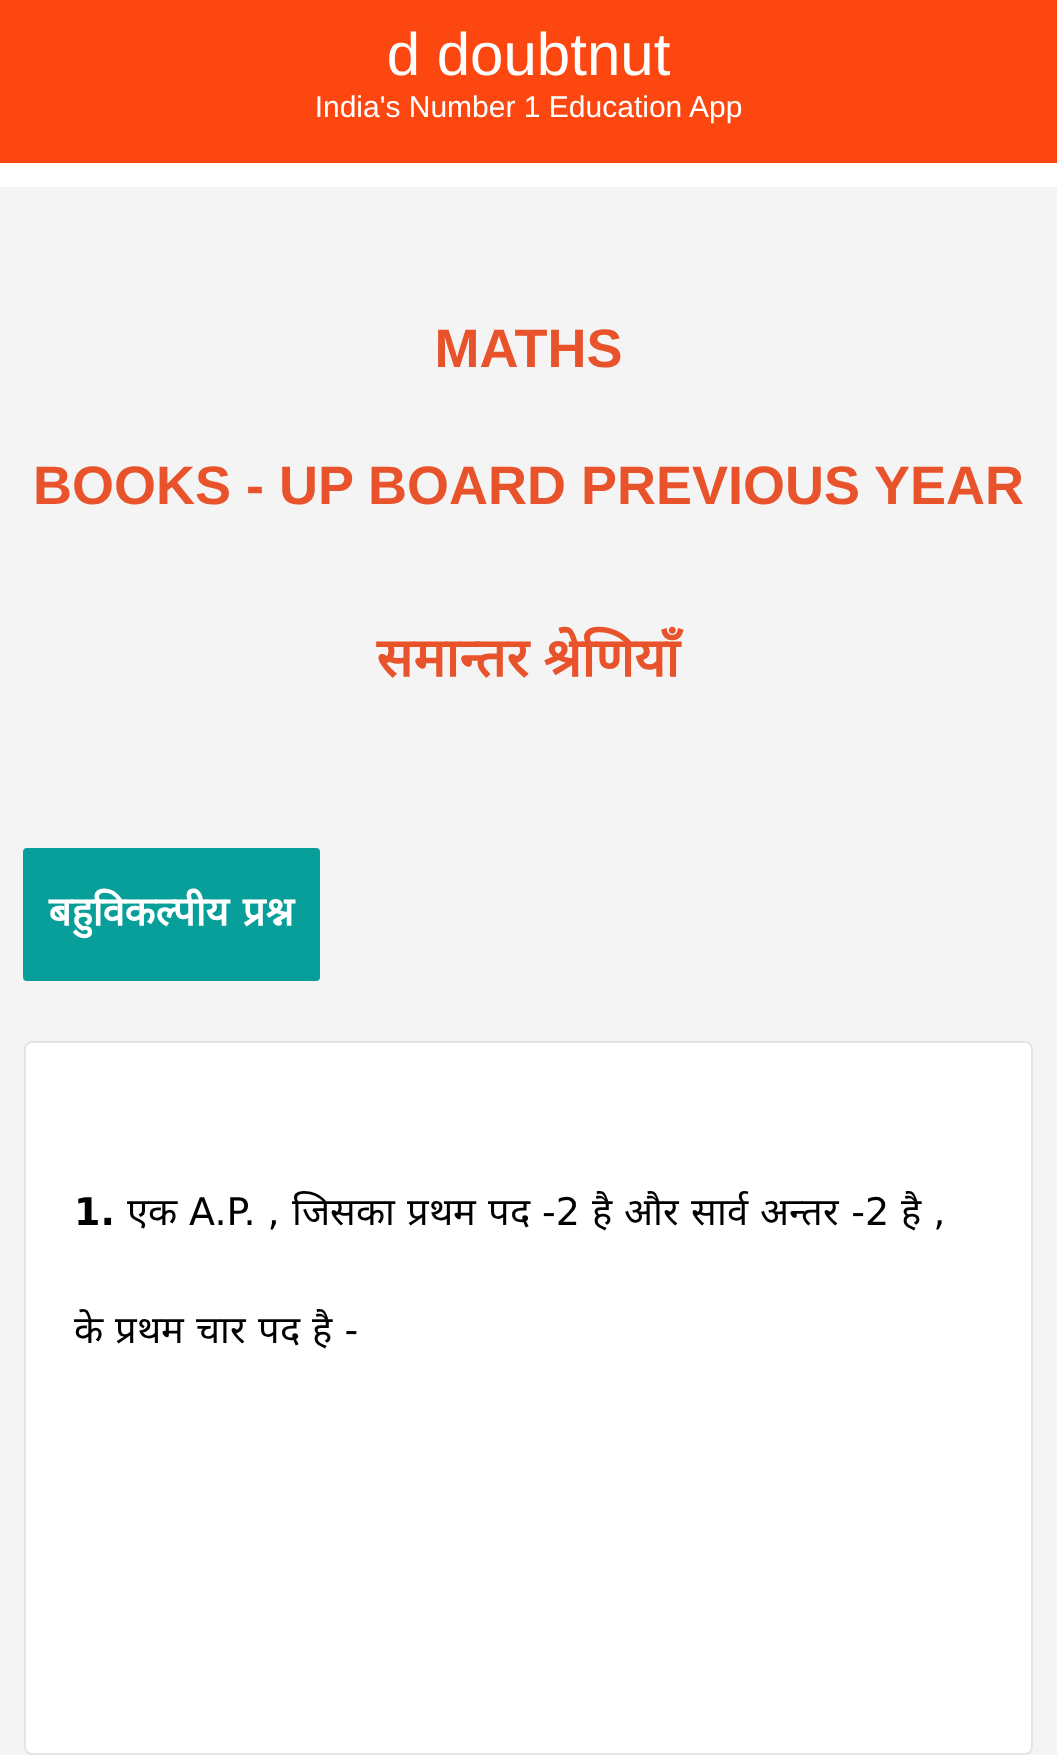d doubtnut
India's Number 1 Education App
MATHS
BOOKS - UP BOARD PREVIOUS YEAR
समान्तर श्रेणियाँ
बहुविकल्पीय प्रश्न
1. एक A.P. , जिसका प्रथम पद -2 है और सार्व अन्तर -2 है , के प्रथम चार पद है -